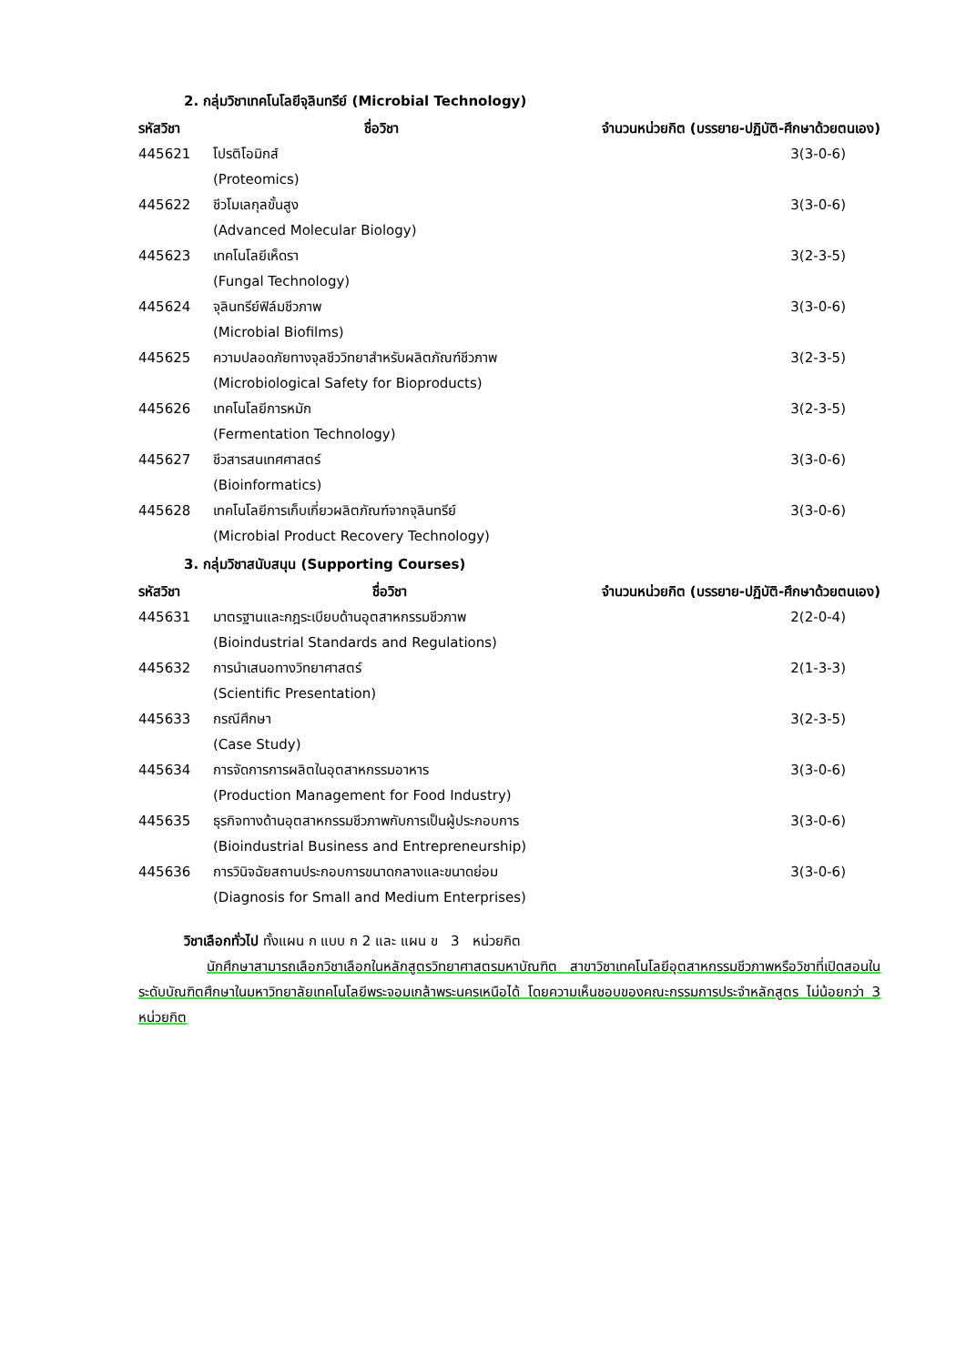2. กลุ่มวิชาเทคโนโลยีจุลินทรีย์ (Microbial Technology)
| รหัสวิชา | ชื่อวิชา | จำนวนหน่วยกิต (บรรยาย-ปฏิบัติ-ศึกษาด้วยตนเอง) |
| --- | --- | --- |
| 445621 | โปรติโอมิกส์ | 3(3-0-6) |
| | (Proteomics) | |
| 445622 | ชีวโมเลกุลขั้นสูง | 3(3-0-6) |
| | (Advanced Molecular Biology) | |
| 445623 | เทคโนโลยีเห็ดรา | 3(2-3-5) |
| | (Fungal Technology) | |
| 445624 | จุลินทรีย์ฟิล์มชีวภาพ | 3(3-0-6) |
| | (Microbial Biofilms) | |
| 445625 | ความปลอดภัยทางจุลชีววิทยาสำหรับผลิตภัณฑ์ชีวภาพ | 3(2-3-5) |
| | (Microbiological Safety for Bioproducts) | |
| 445626 | เทคโนโลยีการหมัก | 3(2-3-5) |
| | (Fermentation Technology) | |
| 445627 | ชีวสารสนเทศศาสตร์ | 3(3-0-6) |
| | (Bioinformatics) | |
| 445628 | เทคโนโลยีการเก็บเกี่ยวผลิตภัณฑ์จากจุลินทรีย์ | 3(3-0-6) |
| | (Microbial Product Recovery Technology) | |
3. กลุ่มวิชาสนับสนุน (Supporting Courses)
| รหัสวิชา | ชื่อวิชา | จำนวนหน่วยกิต (บรรยาย-ปฏิบัติ-ศึกษาด้วยตนเอง) |
| --- | --- | --- |
| 445631 | มาตรฐานและกฎระเบียบด้านอุตสาหกรรมชีวภาพ | 2(2-0-4) |
| | (Bioindustrial Standards and Regulations) | |
| 445632 | การนำเสนอทางวิทยาศาสตร์ | 2(1-3-3) |
| | (Scientific Presentation) | |
| 445633 | กรณีศึกษา | 3(2-3-5) |
| | (Case Study) | |
| 445634 | การจัดการการผลิตในอุตสาหกรรมอาหาร | 3(3-0-6) |
| | (Production Management for Food Industry) | |
| 445635 | ธุรกิจทางด้านอุตสาหกรรมชีวภาพกับการเป็นผู้ประกอบการ | 3(3-0-6) |
| | (Bioindustrial Business and Entrepreneurship) | |
| 445636 | การวินิจฉัยสถานประกอบการขนาดกลางและขนาดย่อม | 3(3-0-6) |
| | (Diagnosis for Small and Medium Enterprises) | |
วิชาเลือกทั่วไป ทั้งแผน ก แบบ ก 2 และ แผน ข 3 หน่วยกิต
นักศึกษาสามารถเลือกวิชาเลือกในหลักสูตรวิทยาศาสตรมหาบัณฑิต สาขาวิชาเทคโนโลยีอุตสาหกรรมชีวภาพหรือวิชาที่เปิดสอนในระดับบัณฑิตศึกษาในมหาวิทยาลัยเทคโนโลยีพระจอมเกล้าพระนครเหนือได้ โดยความเห็นชอบของคณะกรรมการประจำหลักสูตร ไม่น้อยกว่า 3 หน่วยกิต